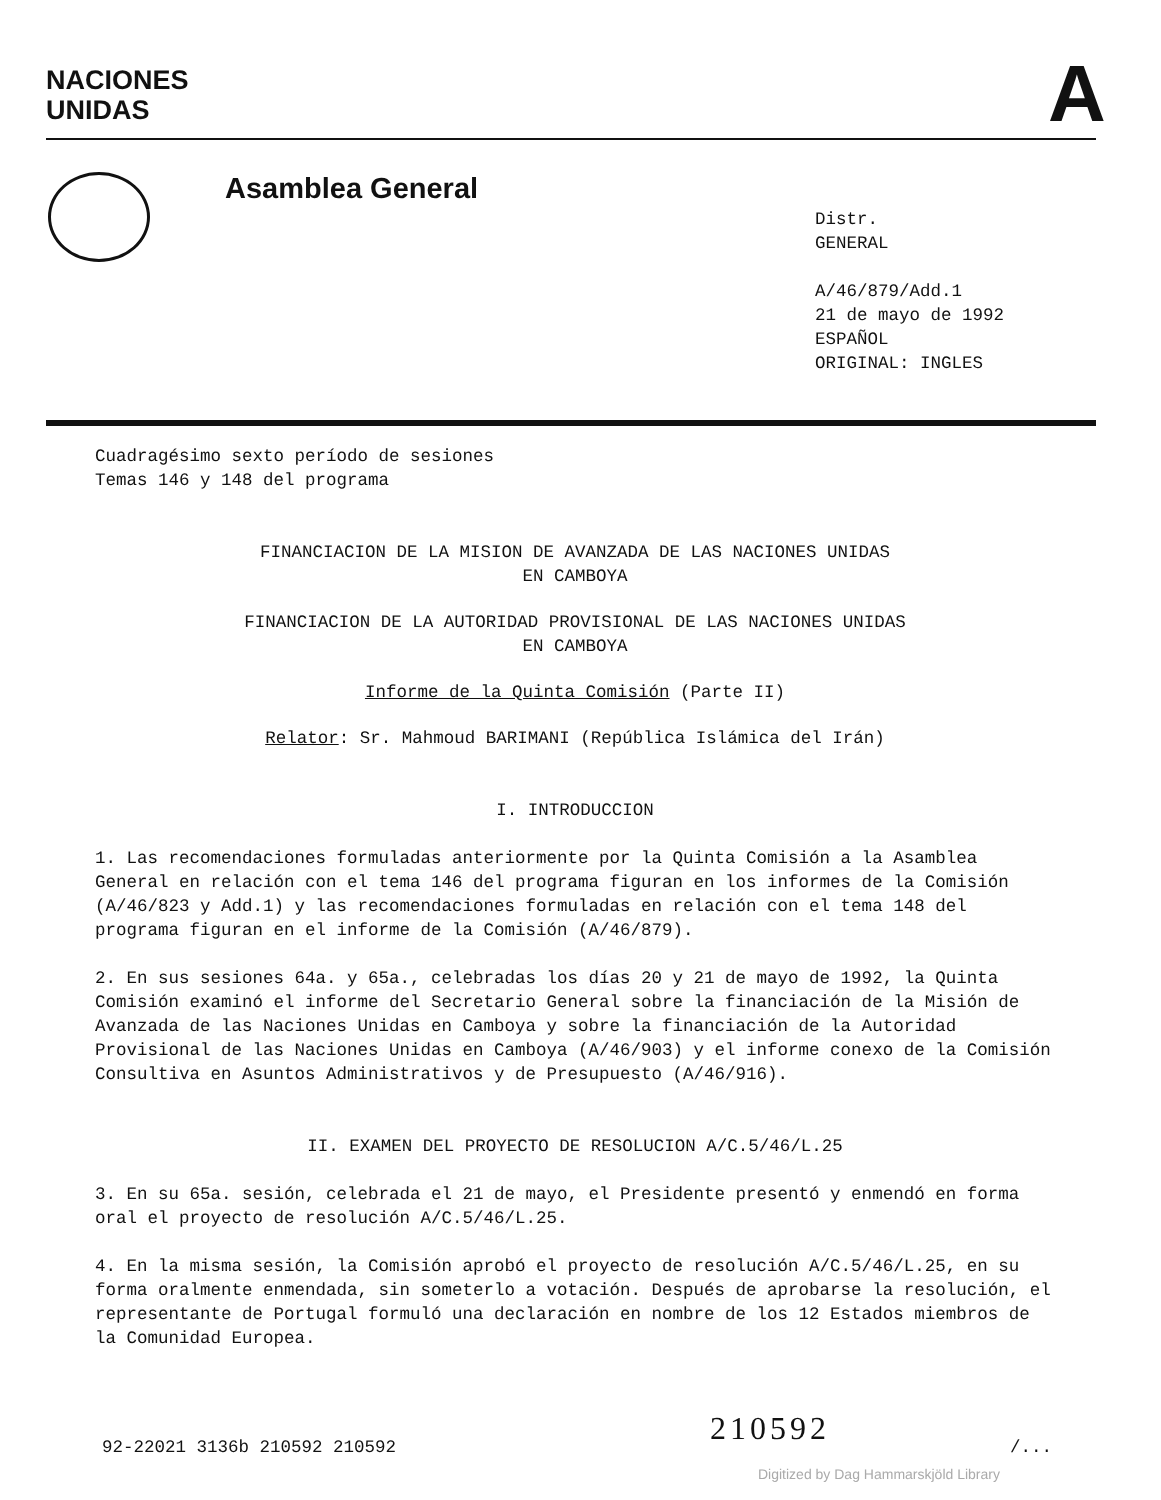NACIONES
UNIDAS
A
Asamblea General
Distr.
GENERAL
A/46/879/Add.1
21 de mayo de 1992
ESPAÑOL
ORIGINAL: INGLES
Cuadragésimo sexto período de sesiones
Temas 146 y 148 del programa
FINANCIACION DE LA MISION DE AVANZADA DE LAS NACIONES UNIDAS
EN CAMBOYA
FINANCIACION DE LA AUTORIDAD PROVISIONAL DE LAS NACIONES UNIDAS
EN CAMBOYA
Informe de la Quinta Comisión (Parte II)
Relator: Sr. Mahmoud BARIMANI (República Islámica del Irán)
I. INTRODUCCION
1. Las recomendaciones formuladas anteriormente por la Quinta Comisión a la Asamblea General en relación con el tema 146 del programa figuran en los informes de la Comisión (A/46/823 y Add.1) y las recomendaciones formuladas en relación con el tema 148 del programa figuran en el informe de la Comisión (A/46/879).
2. En sus sesiones 64a. y 65a., celebradas los días 20 y 21 de mayo de 1992, la Quinta Comisión examinó el informe del Secretario General sobre la financiación de la Misión de Avanzada de las Naciones Unidas en Camboya y sobre la financiación de la Autoridad Provisional de las Naciones Unidas en Camboya (A/46/903) y el informe conexo de la Comisión Consultiva en Asuntos Administrativos y de Presupuesto (A/46/916).
II. EXAMEN DEL PROYECTO DE RESOLUCION A/C.5/46/L.25
3. En su 65a. sesión, celebrada el 21 de mayo, el Presidente presentó y enmendó en forma oral el proyecto de resolución A/C.5/46/L.25.
4. En la misma sesión, la Comisión aprobó el proyecto de resolución A/C.5/46/L.25, en su forma oralmente enmendada, sin someterlo a votación. Después de aprobarse la resolución, el representante de Portugal formuló una declaración en nombre de los 12 Estados miembros de la Comunidad Europea.
210592
92-22021 3136b 210592 210592 /...
Digitized by Dag Hammarskjöld Library